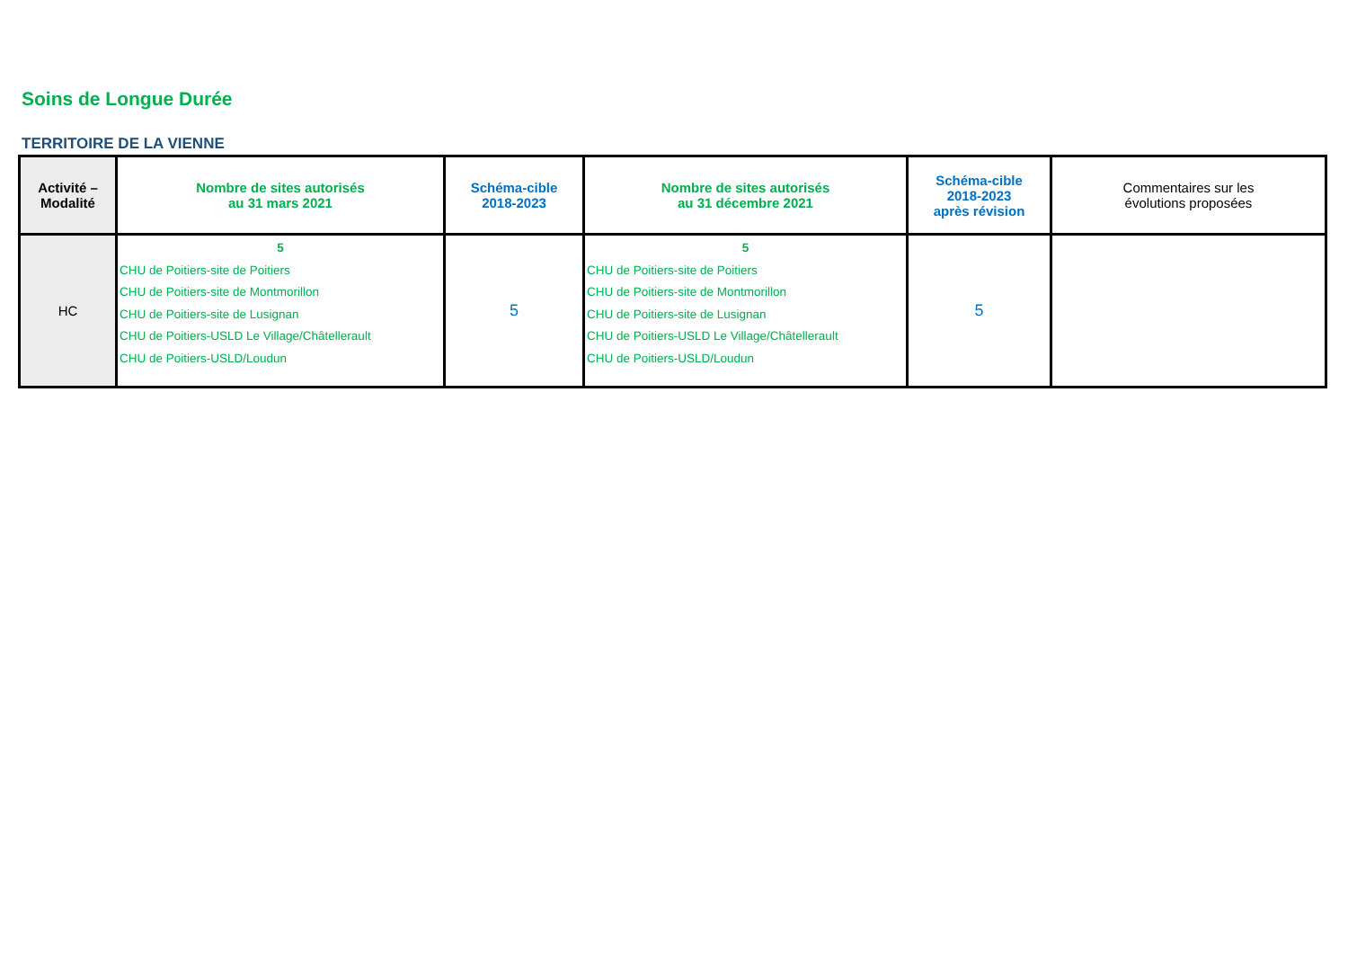Soins de Longue Durée
TERRITOIRE DE LA VIENNE
| Activité – Modalité | Nombre de sites autorisés au 31 mars 2021 | Schéma-cible 2018-2023 | Nombre de sites autorisés au 31 décembre 2021 | Schéma-cible 2018-2023 après révision | Commentaires sur les évolutions proposées |
| --- | --- | --- | --- | --- | --- |
| HC | 5 CHU de Poitiers-site de Poitiers CHU de Poitiers-site de Montmorillon CHU de Poitiers-site de Lusignan CHU de Poitiers-USLD Le Village/Châtellerault CHU de Poitiers-USLD/Loudun | 5 | 5 CHU de Poitiers-site de Poitiers CHU de Poitiers-site de Montmorillon CHU de Poitiers-site de Lusignan CHU de Poitiers-USLD Le Village/Châtellerault CHU de Poitiers-USLD/Loudun | 5 | |